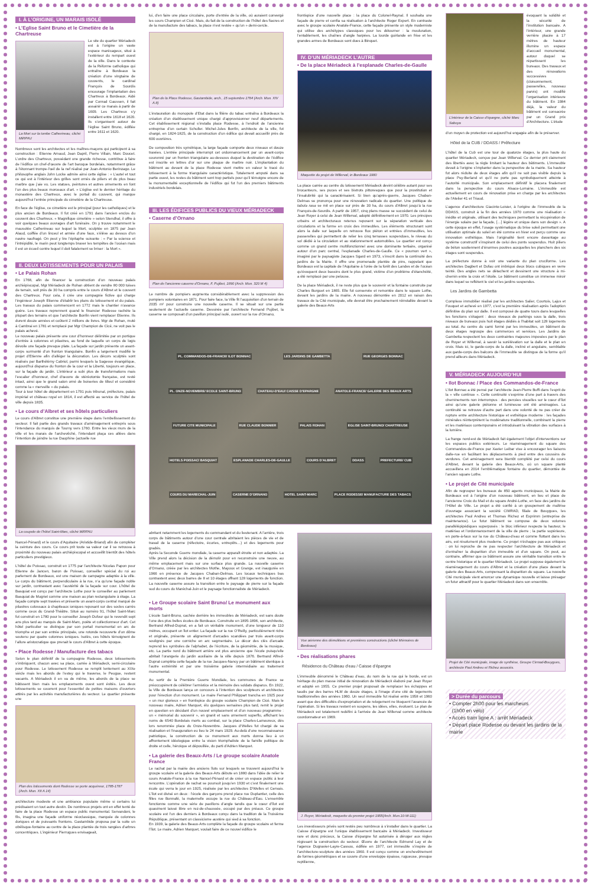I. À L’ORIGINE, UN MARAIS ISOLÉ
• L’Eglise Saint Bruno et le Cimetière de la Chartreuse
La Mort sur la tombe Catherineau, cliché MiRPAU
Le site du quartier Mériadeck est à l’origine un vaste espace marécageux, situé à l’extérieur du rempart ouest de la ville. Dans le contexte de la Réforme catholique qui entraîne à Bordeaux la création d’une vingtaine de couvents, le cardinal François de Sourdis encourage l’implantation des Chartreux à Bordeaux. Aidé par Conrad Gaussen, il fait assainir ce marais à partir de 1609. Les Chartreux s’y installent entre 1618 et 1620. Ils s’organisent autour de l’église Saint Bruno, édifiée entre 1611 et 1620.
Nombreux sont les architectes et les maîtres-maçons qui participent à sa construction : Etienne Arnaud, Jean Dapril, Pierre Villain, Marc Doucet. L’ordre des Chartreux, possédant une grande richesse, contribue à faire de l’édifice un chef-d’œuvre de l’art baroque bordelais, notamment grâce à l’étonnant trompe-l’œil de la nef réalisé par Juan-Antonio Berinzago. Le philosophe anglais John Locke admire ainsi cette église : « L’autel et tout ce qui est à l’intérieur des grilles sont ornés de piliers et du plus beau marbre que j’aie vu. Les statues, peintures et autres ornements en font l’un des plus beaux morceaux d’art. » L’église est le dernier héritage du monastère des Chartreux, avec le portail du couvent, qui marque aujourd’hui l’entrée principale du cimetière de la Chartreuse.
En face de l’église, ce cimetière est le principal (pour les catholiques) et le plus ancien de Bordeaux. Il fut créé en 1791 dans l’ancien enclos du couvent des Chartreux. « Magnifique cimetière » selon Stendhal, il offre à voir quelques beaux ouvrages d’art funéraire. On y trouve notamment le mausolée Catherineau sur lequel la Mort, sculptée en 1875 par Jean Alaud, coiffée d’un linceul et armée d’une faux, s’élève au dessus d’un navire naufragé. On peut y lire l’épitaphe suivante : « Par la science et l’intrépidité, le marin peut longtemps braver les tempêtes de l’océan mais il est un écueil contre lequel il doit fatalement se briser : la Mort ».
II. DEUX LOTISSEMENTS POUR UN PALAIS
• Le Palais Rohan
En 1768, afin de financer la construction d’un nouveau palais archiépiscopal, Mgr Mériadeck de Rohan obtient de vendre 80 000 toises de terrain, soit près de 30 ha compris entre le cours d’Albret et le couvent des Chartreux. Pour cela, il crée une compagnie fictive qui charge l’ingénieur Joseph Etienne d’établir les plans du lotissement et du palais. Les travaux du palais commencent en 1772 mais le chantier n’avance guère. Les travaux reprennent quand le financier Rodesse rachète la plupart des terrains et que l’architecte Bonfin vient remplacer Etienne. Ils durent douze années et coûtent 2 millions de livres. Mgr de Rohan, muté à Cambrai en 1781 et remplacé par Mgr Champion de Cicé, ne voit pas le palais achevé.
Le nouveau palais présente une cour d’honneur délimitée par un portique d’entrée à colonnes et pilastres, au fond de laquelle un corps de logis dévoile une façade presque plate. La façade sur jardin présente un avant-corps surmonté d’un fronton triangulaire. Bonfin a largement modifié le projet d’Etienne afin d’alléger la décoration. Les décors sculptés sont réalisés par Barthélémy Cabriol, parmi lesquels la Sagesse évangélique, aujourd’hui disparue du fronton de la cour et la Liberté, toujours en place, sur la façade du jardin. L’intérieur a subi plus de transformations mais l’escalier d’honneur, chef d’œuvre de stéréotomie française, est resté intact, ainsi que le grand salon orné de boiseries de tilleul et considéré comme la « merveille » du palais.
Tour à tour hôtel de département en 1791 puis tribunal, préfecture, palais impérial et château royal en 1814, il est affecté au service de l’hôtel de ville depuis 1835.
• Le cours d’Albret et ses hôtels particuliers
Le cours d’Albret constitue une première étape dans l’embellissement du secteur. Il fait partie des grands travaux d’aménagement entrepris sous l’intendance du marquis de Tourny vers 1760. Entre les vieux murs de la ville et les marais de l’archevêché, l’intendant plaça ces allées dans l’intention de joindre la rue Dauphine (actuelle rue
La coupole de l’hôtel Saint-Marc, cliché MiRPAU
Nancel-Pénard) et le cours d’Aquitaine (Aristide-Briand) afin de compléter la ceinture des cours. Ce cours prit toute sa valeur car il se retrouva à proximité du nouveau palais archiépiscopal et accueillit bientôt des hôtels particuliers prestigieux.
L’hôtel de Poissac, construit en 1775 par l’architecte Nicolas Papon pour Etienne de Jancen, baron de Poissac, conseiller spécial du roi au parlement de Bordeaux, est une maison de campagne adaptée à la ville. Le corps du bâtiment, perpendiculaire à la rue, n’a qu’une façade noble sur jardin, contrastant avec l’austérité de la façade sur cour. L’hôtel de Basquiat est conçu par l’architecte Lothe pour le conseiller au parlement Basquiat de Mugriet comme une maison au plan rectangulaire à étage. La façade compte sept travées et présente un avant-corps central marqué de pilastres colossaux à chapiteaux ioniques reposant sur des socles carrés comme ceux du Grand-Théâtre. Situé au numéro 91, l’hôtel Saint-Marc fut construit en 1780 pour le conseiller Joseph Dufour qui le revendit sept ans plus tard au marquis de Saint-Marc, poète et collectionneur d’art. Cet hôtel particulier se distingue par son portail monumental en arc de triomphe et par son entrée principale, une rotonde recouverte d’un dôme soutenu par quatre colonnes ioniques. Isolés, ces hôtels témoignent de l’allure aristocratique que prenait le cours d’Albret à cette époque.
• Place Rodesse / Manufacture des tabacs
Selon le plan définitif de la compagnie Rodesse, deux lotissements s’imbriquent, chacun avec sa place, carrée à Mériadeck, semi-circulaire pour Rodesse. Le lotissement Rodesse se remplit lentement au XIXe siècle mais les abords de l’estey qui le traverse, le Peugue, restent vacants. A Mériadeck il en va de même, les abords de la place se bâtissent bien mais les emplacements ouest sont évités. Les deux lotissements se couvrent pour l’essentiel de petites maisons d’ouvriers attirés par les activités manufacturières du secteur. Le quartier présente une
Plan des lotissements dont Rodesse se porte acquéreur, 1785-1787 (Arch. Mun. XII A 14)
architecture modeste et une ambiance populaire même si certains lui prédisaient un tout autre destin. De nombreux projets ont en effet tenté de faire de la place Rodesse un espace public monumental. Servandoni, le fils, imagina une façade uniforme néoclassique, marquée de colonnes doriques et de puissants frontons. Gastambide proposa par la suite un obélisque-fontaine au centre de la place plantée de trois rangées d’arbres concentriques. L’ingénieur Pierrugues envisageait,
lui, d’en faire une place circulaire, porte d’entrée de la ville, où auraient convergé les cours Champion et Cicé. Mais, du fait de la construction de l’hôtel des fiacres et de la manufacture des tabacs, la place n’est restée « qu’un » demi-cercle.
Plan de la Place Rodesse, Gastambide, arch., 15 septembre 1784 (Arch. Mun. XIV A 8)
L’instauration du monopole d’Etat dans la filière du tabac entraîna à Bordeaux la création d’un établissement unique chargé d’approvisionner neuf départements. Cet établissement régional s’installa place Rodesse, à l’endroit de l’ancienne entreprise d’un certain Schuller. Michel-Jules Bonfin, architecte de la ville, fut chargé, en 1824-1825, de la construction d’un édifice qui devait accueillir près de 600 ouvrières.
De composition très symétrique, la large façade comporte deux niveaux et douze travées. L’entrée principale interrompt cet ordonnancement par un avant-corps couronné par un fronton triangulaire au-dessous duquel la destination de l’édifice est inscrite en lettres d’or sur une plaque de marbre noir. L’implantation du bâtiment au devant de la place Rodesse vient mettre en valeur le tracé du lotissement à la forme triangulaire caractéristique. Totalement amputé dans sa partie ouest, les restes du bâtiment sont trop partiels pour qu’il témoigne encore de la monumentalité exceptionnelle de l’édifice qui fut l’un des premiers bâtiments industriels bordelais.
III. LES ÉDIFICES PUBLICS DU VIEUX MÉRIADECK
• Caserne d’Ornano
Plan de l’ancienne caserne d’Ornano, F. Pujibet, 1890 (Arch. Mun. 320 M 4)
Le nombre de pompiers augmenta considérablement avec la suppression des pompiers volontaires en 1871. Pour faire face, la Ville fit l’acquisition d’un terrain de 2035 m² pour construire une nouvelle caserne. Il se situait sur une partie seulement de l’actuelle caserne. Dessinée par l’architecte Fernand Pujibet, la caserne se composait d’un pavillon principal isolé, ouvert sur la rue d’Ornano,
frontispice d’une nouvelle place : la place du Colonel-Raynal. Il souhaita une façade de pierre et confia sa réalisation à l’architecte Roger Expert. En contraste avec le groupe scolaire Anatole-France, cette façade présente un style moderniste qui utilise des archétypes classiques pour les détourner : la mouluration, l’entablement, les chaînes d’angle harpées. La lourde guirlande en frise et les grandes armes de Bordeaux sont dues à Binquet.
IV. D’UN MÉRIADECK L’AUTRE
• De la place Mériadeck à l’esplanade Charles-de-Gaulle
Maquette du projet de Willerval, in Bordeaux 1980
La place carrée au centre du lotissement Mériadeck devint célèbre autant pour ses brocanteurs, ses puces et ses bistrots pittoresques que pour la prostitution et l’insalubrité qui la caractérisaient. Si bien qu’après-guerre, Jacques Chaban-Delmas se prononça pour une rénovation radicale du quartier. Une politique de tabula rasa se mit en place sur près de 30 ha, du cours d’Albret jusqu’à la rue François-de-Sourdis. A partir de 1957, cinq plans masse se succèdent de celui de Jean Royer à celui de Jean Willerval, adopté définitivement en 1970. Les principes urbains et architecturaux retenus reposent sur la séparation verticale des circulations et la forme en croix des immeubles. Les éléments structurant sont alors la dalle sur laquelle on retrouve flux piéton et entrées d’immeubles, les passerelles qui permettent de relier les cinq terrasses suspendues, le niveau du sol dédié à la circulation et au stationnement automobiles. Le quartier est conçu comme un grand centre multifonctionnel avec une dominante tertiaire, organisé autour d’un parc central, l’esplanade Charles-de-Gaulle. Ce « poumon vert », imaginé par le paysagiste Jacques Sgard en 1973, s’inscrit dans la continuité des jardins de la Mairie. Il offre une promenade plantée de pins, rappelant que Bordeaux est la capitale de l’Aquitaine à l’orée de la forêt des Landes et de l’océan qu’évoquent deux bassins dont le plus grand, victime d’un problème d’étanchéité, a été remplacé par une pelouse.
De la place Mériadeck, il ne reste plus que le souvenir et la fontaine construite par Charles Burguet en 1865. Elle fut conservée et remontée dans le square Lothe, devant les jardins de la mairie. A nouveau démontée en 2012 en raison des travaux de la Cité municipale, elle devrait être prochainement réinstallée devant la galerie des Beaux-Arts
PL. COMMANDOS-DE-FRANCE/ ILOT BONNAC LES JARDINS DE GAMBETTA RUE GEORGES BONNAC PL. ONZE-NOVEMBRE/ ECOLE SAINT-BRUNO CHATEAU-D’EAU/ CAISSE D’EPARGNE ANATOLE-FRANCE/ GALERIE DES BEAUX ARTS FUTURE CITE MUNICIPALE RUE CLAUDE BONNIER PALAIS ROHAN EGLISE SAINT-BRUNO/ CHARTREUSE HOTELS POISSAC/ BASQUIAT ESPLANADE CHARLES-DE-GAULLE COURS D’ALBRET DDASS PREFECTURE/ CUB COURS DU MARECHAL-JUIN CASERNE D’ORNANO HOTEL SAINT-MARC PLACE RODESSE/ MANUFACTURE DES TABACS
abritant notamment les logements du commandant et du lieutenant. A l’arrière, trois corps de bâtiments autour d’une cour centrale abritaient les pièces de vie et de travail de la caserne (réfectoire, écuries, entrepôts…) et des logements pour gradés.
Après la Seconde Guerre mondiale, la caserne apparaît étroite et non adaptée. La Ville prend alors la décision de la démolir pour en reconstruire une neuve, au même emplacement mais sur une surface plus grande. La nouvelle caserne d’Ornano, créée par les architectes Mothe, Mayoux et Grange, est inaugurée en 1966 en présence de Jacques Chaban-Delmas. Les locaux techniques bas contrastent avec deux barres de 8 et 10 étages offrant 128 logements de fonction. La nouvelle caserne assure la transition entre le paysage de pierre sur la façade sud du cours du Maréchal-Juin et le paysage fonctionnaliste de Mériadeck.
• Le Groupe scolaire Saint Bruno/ Le monument aux morts
L’école Saint-Bruno, cachée derrière les immeubles de Mériadeck, est sans doute l’une des plus belles écoles de Bordeaux. Construite en 1895-1896, son architecte, Bertrand Alfred-Duprat, en a fait un véritable monument, d’une longueur de 110 mètres, occupant un îlot entier. La façade sur la rue O’Reilly, particulièrement riche et originale, présente un alignement d’arcades scandées par trois avant-corps soulignés par une corniche en arc segmentaire. Le décor des clés d’arcade reprend les symboles de l’alphabet, de l’écriture, de la géométrie, de la musique, etc. La partie nord du bâtiment arrière est plus ancienne que l’école puisqu’elle abritait l’orangerie du jardin auxiliaire de la ville depuis 1876. Bertrand Alfred-Duprat compléta cette façade de la rue Jacques-Nancy par un bâtiment identique à l’autre extrémité et par une troisième galerie intermédiaire au traitement monumental.
Au sortir de la Première Guerre Mondiale, les communes de France se préoccupèrent de célébrer l’armistice et la mémoire des soldats disparus. En 1922, la Ville de Bordeaux lança un concours à l’intention des sculpteurs et architectes pour l’érection d’un monument. Le maire Fernand Philippart trancha en 1925 pour « un mur glorieux » en frontispice du groupe scolaire Champion de Cicé. Mais le nouveau maire, Adrien Marquet, élu quelques semaines plus tard, remit le projet en question en décidant d’un nouvel emplacement et d’un nouveau programme : un « mémorial du souvenir », en granit et sans ornement superflu, affichant les noms de 6540 Bordelais morts au combat, sur la place Charles-Lamoureux, dès lors renommée place du Onze-Novembre. Jacques d’Welles fut chargé de sa réalisation et l’inauguration eu lieu le 24 mars 1929. Au-delà d’une reconnaissance patriotique, la construction de ce monument aux morts donna lieu à un affrontement idéologique entre la vision triomphaliste de la famille politique de droite et celle, héroïque et dépouillée, du parti d’Adrien Marquet.
• La galerie des Beaux-Arts / Le groupe scolaire Anatole France
Le rachat par la mairie des anciens îlots sur lesquels se trouvent aujourd’hui le groupe scolaire et la galerie des Beaux-Arts débute en 1880 dans l’idée de relier le cours Anatole-France à la rue Nancel-Pénard et de créer un espace public à leur rencontre. L’opération de rachat se poursuit jusqu’en 1930 et c’est finalement une école qui verra le jour en 1925, réalisée par les architectes D’Welles et Gervais. L’îlot est divisé en deux : l’école des garçons prend place rue Duplantier, celle des filles rue Bonnafé, la maternelle occupe la rue du Château-d’Eau. L’ensemble fonctionne comme une série de pavillons d’angle tandis que le cœur d’îlot est quasiment laissé libre en rez-de-chaussée, occupé par des préaux. Ce groupe scolaire est l’un des derniers à Bordeaux conçu dans la tradition de la Troisième République, présentant un classicisme austère qui sied à sa fonction.
En 1939, la galerie des Beaux-Arts complète la façade du groupe scolaire et ferme l’îlot. Le maire, Adrien Marquet, voulait faire de ce nouvel édifice le
Vue aérienne des démolitions et premières constructions (cliché Mémoires de Bordeaux)
• Des réalisations phares
Résidence du Château d’eau / Caisse d’épargne
L’immeuble dénommé le Château d’eau, du nom de la rue qui le borde, est un héritage du plan masse initial de rénovation de Mériadeck élaboré par Jean Royer et adopté en 1955. Ce premier projet proposait de remplacer les échoppes et taudis par des barres HLM de douze étages, à l’image d’une cité de logements traditionnelles des années 1960. Un seul immeuble fut réalisé entre 1958 et 1960 avant que des difficultés d’expropriation et de relogement ne bloquent l’avancée de l’opération. Si les travaux restent en suspens, les idées, elles, évoluent. Le plan de Mériadeck est totalement redéfini à l’arrivée de Jean Willerval comme architecte coordonnateur en 1969.
J. Royer, Mériadeck, maquette du premier projet 1955(Arch. Mun.10-W-111)
Les investisseurs privés sont restés peu nombreux à s’installer dans le quartier. La Caisse d’épargne est l’unique établissement bancaire à Mériadeck. Investisseur rare et donc précieux, la Caisse d’épargne fut autorisée à déroger aux règles régissant la construction du secteur. Œuvre de l’architecte Edmond Lay et de l’agence Dugravier-Layre-Cassou, édifiée en 1977, cet immeuble s’inspire de l’architecture-sculpture des années 1960. Il est conçu comme un enchevêtrement de formes géométriques et se couvre d’une enveloppe épaisse, rugueuse, presque reptilienne,
L’intérieur de la Caisse d’épargne, cliché Marc Saboya
évoquant la solidité et la sécurité de l’institution bancaire. A l’intérieur, une grande verrière placée à 17 mètres de hauteur illumine un espace d’accueil monumental, autour duquel se répartissent les bureaux. Des travaux et des rénovations successives (cloisonnement, passerelles, nouveau parvis) ont modifié l’organisation intérieure du bâtiment. En 1984 déjà, la valeur du bâtiment est consacrée par un Grand prix d’Architecture. L’étude
d’un moyen de protection est aujourd’hui engagée afin de le préserver.
Hôtel de la CUB / DDASS / Préfecture
L’hôtel de la Cub est une tour de quatorze étages, la plus haute du quartier Mériadeck, conçue par Jean Willerval. Ce dernier prit clairement des libertés avec la règle limitant la hauteur des bâtiments. L’immeuble devait à l’origine s’implanter dans la perspective de la mairie. Sa hauteur fut alors réduite de deux étages afin qu’il ne soit pas visible depuis la place Pey-Berland et qu’il ne porte pas symboliquement atteinte à l’autorité municipale. Son emplacement définitif le placera finalement dans la perspective du cours Alsace-Lorraine. L’immeuble est actuellement en cours de rénovation prise en charge par les architectes de l’Atelier 41 et Triaud.
L’agence d’architecture Giacinto-Loisier, à l’origine de l’immeuble de la DDASS, construit à la fin des années 1970 comme une réalisation « inédite et originale, utilisant des techniques permettant la récupération de l’énergie solaire par la façade, […] légère et unique dans son design ». A cette époque en effet, l’usage systématique du brise soleil permettant une utilisation optimale du soleil en été comme en hiver est perçu comme une innovation esthétique. Mais l’originalité tient encore davantage au système constructif s’inspirant de celui des ponts suspendus. Huit piliers de béton soutiennent d’énormes poutres auxquelles les planchers des six étages sont suspendus.
La préfecture donne à voir une variante du plan cruciforme. Les architectes Dagbert et Dufau ont imbriqué deux blocs cubiques en verre teinté. Des angles nets se détachent et dessinent une structure à mi-chemin entre la croix et l’étoile. Le bâtiment constitue un immense miroir dans lequel se reflètent le ciel et les jardins suspendus.
Les Jardins de Gambetta
Complexe immobilier réalisé par les architectes Salier, Courtois, Lajus et Fouquet et achevé en 1977, c’est la première réalisation après l’adoption définitive du plan sur dalle. Il est composé de quatre tours dans lesquelles les fonctions s’étagent : deux niveaux de parkings sous la dalle, trois niveaux de bureaux puis huit étages dédiés à l’habitat soit 128 logements au total. Au centre du carré formé par les immeubles, un bâtiment de deux étages regroupe des commerces et services. Les Jardins de Gambetta respectent les deux contraintes majeures imposées par le plan de Royer et Willerval, à savoir la surélévation sur la dalle et le plan en croix. Mais ici, le garde-corps de la dalle, incliné et angulaire, semblable aux garde-corps des balcons de l’immeuble se distingue de la forme qu’il prend ailleurs dans Mériadeck.
V. MÉRIADECK AUJOURD’HUI
• Ilot Bonnac / Place des Commandos-de-France
L’Ilot Bonnac a été pensé par l’architecte Jean-Pierre Buffi dans l’esprit de la « ville continue ». Cette continuité s’exprime d’une part à travers des cheminements non interrompus : des percées visuelles sur le cœur d’îlot ainsi qu’une galerie piétonne et lumineuse ont été aménagées. La continuité se retrouve d’autre part dans une volonté de ne pas créer de rupture entre architecture historique et esthétique moderne : les façades minérales réinterprètent la modénature traditionnelle, combinant la pierre et les matériaux contemporains et introduisant la vibration des surfaces à la lumière.
La frange nord-est de Mériadeck fait également l’objet d’interventions sur les espaces publics extérieurs. Le réaménagement du square des Commandos-de-France par Xavier Leibar vise à encourager les liaisons dalle-rue en facilitant les déplacements à pied entre des coussins de verdures. Cet aménagement sera bientôt complété par celui du cours d’Albret, devant la galerie des Beaux-Arts, où un square planté accueillera en 2014 l’emblématique fontaine du quartier, démontée de l’ancien square Lothe.
• Le projet de Cité municipale
Afin de regrouper les bureaux de 850 agents municipaux, la Mairie de Bordeaux est à l’origine d’un nouveau bâtiment, en lieu et place de l’ancienne Croix du Mail et du square André-Lothe, en face des jardins de l’Hôtel de Ville. Le projet a été confié à un groupement de maîtrise d’ouvrage associant la société CIMRAD, filiale de Bouygues, les architectes Paul Andreu et Thomas Richez et Exprimm (entreprise de maintenance). Le futur bâtiment se compose de deux volumes parallélépipédiques superposés : le bloc inférieur respecte la hauteur, le matériau et l’ordonnancement de la ville de pierre ; la partie supérieure, en porte-à-faux sur la rue du Château-d’eau et comme flottant dans les airs, est résolument plus moderne. Ce projet n’échappe pas aux critiques : on lui reproche de ne pas respecter l’architecture de Mériadeck et d’entraîner la disparition d’un immeuble et d’un square. On peut, au contraire, affirmer que ce bâtiment assure une véritable transition entre le centre historique et le quartier Mériadeck. Le projet suppose également le réaménagement du cours d’Albret et la création d’une place devant la galerie des Beaux-Arts, compensant la disparition du square. La nouvelle Cité municipale vient amorcer une dynamique nouvelle et laisse présager un futur attractif pour le quartier Mériadeck dans son ensemble.
Projet de Cité municipale, image de synthèse, Groupe Cirmad-Bouygues, architecte Paul Andreu et Richez associés.
> Durée du parcours
• Compter 2h00 pour les marcheurs
(1h00 en vélo)
• Accès tram ligne A : arrêt Mériadeck
• Départ place Rodesse ou devant les jardins de la mairie